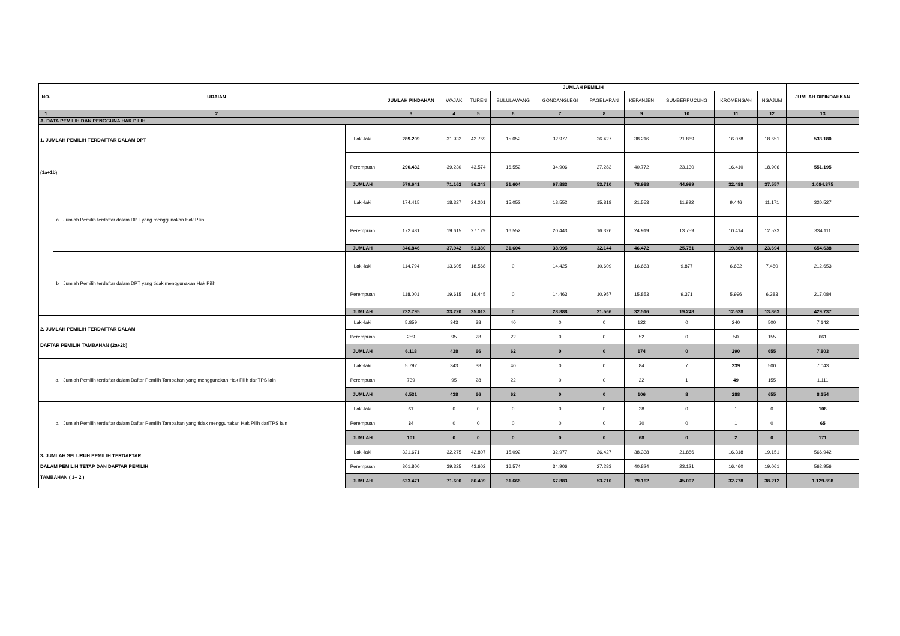| NO. | URAIAN | | | JUMLAH PEMILIH | | | | | | | | | | JUMLAH DIPINDAHKAN |
| --- | --- | --- | --- | --- | --- | --- | --- | --- | --- | --- | --- | --- | --- | --- |
| | | | | JUMLAH PINDAHAN | WAJAK | TUREN | BULULAWANG | GONDANGLEGI | PAGELARAN | KEPANJEN | SUMBERPUCUNG | KROMENGAN | NGAJUM | |
| 1 | 2 | | | 3 | 4 | 5 | 6 | 7 | 8 | 9 | 10 | 11 | 12 | 13 |
| A. DATA PEMILIH DAN PENGGUNA HAK PILIH | | | | | | | | | | | | | | |
| 1. JUMLAH PEMILIH TERDAFTAR DALAM DPT (1a+1b) | | | Laki-laki | 289.209 | 31.932 | 42.769 | 15.052 | 32.977 | 26.427 | 38.216 | 21.869 | 16.078 | 18.651 | 533.180 |
| | | | Perempuan | 290.432 | 39.230 | 43.574 | 16.552 | 34.906 | 27.283 | 40.772 | 23.130 | 16.410 | 18.906 | 551.195 |
| | | | JUMLAH | 579.641 | 71.162 | 86.343 | 31.604 | 67.883 | 53.710 | 78.988 | 44.999 | 32.488 | 37.557 | 1.084.375 |
| | a | Jumlah Pemilih terdaftar dalam DPT yang menggunakan Hak Pilih | Laki-laki | 174.415 | 18.327 | 24.201 | 15.052 | 18.552 | 15.818 | 21.553 | 11.992 | 9.446 | 11.171 | 320.527 |
| | | | Perempuan | 172.431 | 19.615 | 27.129 | 16.552 | 20.443 | 16.326 | 24.919 | 13.759 | 10.414 | 12.523 | 334.111 |
| | | | JUMLAH | 346.846 | 37.942 | 51.330 | 31.604 | 38.995 | 32.144 | 46.472 | 25.751 | 19.860 | 23.694 | 654.638 |
| | b | Jumlah Pemilih terdaftar dalam DPT yang tidak menggunakan Hak Pilih | Laki-laki | 114.794 | 13.605 | 18.568 | 0 | 14.425 | 10.609 | 16.663 | 9.877 | 6.632 | 7.480 | 212.653 |
| | | | Perempuan | 118.001 | 19.615 | 16.445 | 0 | 14.463 | 10.957 | 15.853 | 9.371 | 5.996 | 6.383 | 217.084 |
| | | | JUMLAH | 232.795 | 33.220 | 35.013 | 0 | 28.888 | 21.566 | 32.516 | 19.248 | 12.628 | 13.863 | 429.737 |
| 2. JUMLAH PEMILIH TERDAFTAR DALAM DAFTAR PEMILIH TAMBAHAN (2a+2b) | | | Laki-laki | 5.859 | 343 | 38 | 40 | 0 | 0 | 122 | 0 | 240 | 500 | 7.142 |
| | | | Perempuan | 259 | 95 | 28 | 22 | 0 | 0 | 52 | 0 | 50 | 155 | 661 |
| | | | JUMLAH | 6.118 | 438 | 66 | 62 | 0 | 0 | 174 | 0 | 290 | 655 | 7.803 |
| | a. | Jumlah Pemilih terdaftar dalam Daftar Pemilih Tambahan yang menggunakan Hak Pilih dariTPS lain | Laki-laki | 5.792 | 343 | 38 | 40 | 0 | 0 | 84 | 7 | 239 | 500 | 7.043 |
| | | | Perempuan | 739 | 95 | 28 | 22 | 0 | 0 | 22 | 1 | 49 | 155 | 1.111 |
| | | | JUMLAH | 6.531 | 438 | 66 | 62 | 0 | 0 | 106 | 8 | 288 | 655 | 8.154 |
| | b. | Jumlah Pemilih terdaftar dalam Daftar Pemilih Tambahan yang tidak menggunakan Hak Pilih dariTPS lain | Laki-laki | 67 | 0 | 0 | 0 | 0 | 0 | 38 | 0 | 1 | 0 | 106 |
| | | | Perempuan | 34 | 0 | 0 | 0 | 0 | 0 | 30 | 0 | 1 | 0 | 65 |
| | | | JUMLAH | 101 | 0 | 0 | 0 | 0 | 0 | 68 | 0 | 2 | 0 | 171 |
| 3. JUMLAH SELURUH PEMILIH TERDAFTAR DALAM PEMILIH TETAP DAN DAFTAR PEMILIH TAMBAHAN ( 1+ 2 ) | | | Laki-laki | 321.671 | 32.275 | 42.807 | 15.092 | 32.977 | 26.427 | 38.338 | 21.886 | 16.318 | 19.151 | 566.942 |
| | | | Perempuan | 301.800 | 39.325 | 43.602 | 16.574 | 34.906 | 27.283 | 40.824 | 23.121 | 16.460 | 19.061 | 562.956 |
| | | | JUMLAH | 623.471 | 71.600 | 86.409 | 31.666 | 67.883 | 53.710 | 79.162 | 45.007 | 32.778 | 38.212 | 1.129.898 |